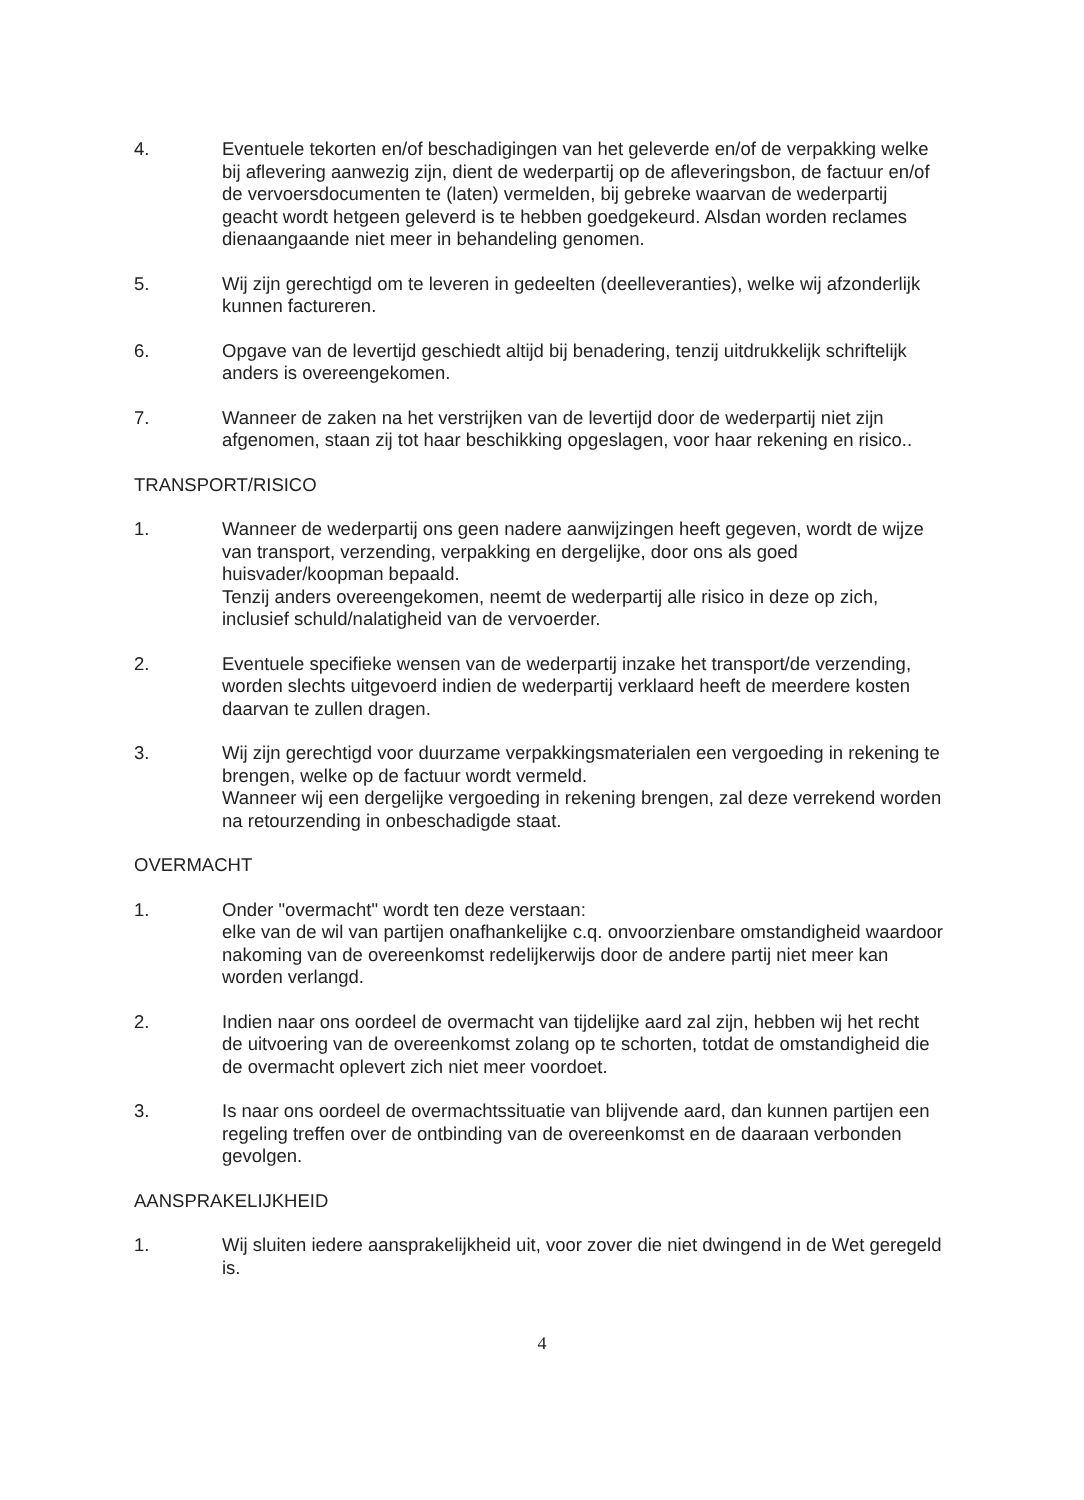4. Eventuele tekorten en/of beschadigingen van het geleverde en/of de verpakking welke bij aflevering aanwezig zijn, dient de wederpartij op de afleveringsbon, de factuur en/of de vervoersdocumenten te (laten) vermelden, bij gebreke waarvan de wederpartij geacht wordt hetgeen geleverd is te hebben goedgekeurd. Alsdan worden reclames dienaangaande niet meer in behandeling genomen.
5. Wij zijn gerechtigd om te leveren in gedeelten (deelleveranties), welke wij afzonderlijk kunnen factureren.
6. Opgave van de levertijd geschiedt altijd bij benadering, tenzij uitdrukkelijk schriftelijk anders is overeengekomen.
7. Wanneer de zaken na het verstrijken van de levertijd door de wederpartij niet zijn afgenomen, staan zij tot haar beschikking opgeslagen, voor haar rekening en risico..
TRANSPORT/RISICO
1. Wanneer de wederpartij ons geen nadere aanwijzingen heeft gegeven, wordt de wijze van transport, verzending, verpakking en dergelijke, door ons als goed huisvader/koopman bepaald.
Tenzij anders overeengekomen, neemt de wederpartij alle risico in deze op zich, inclusief schuld/nalatigheid van de vervoerder.
2. Eventuele specifieke wensen van de wederpartij inzake het transport/de verzending, worden slechts uitgevoerd indien de wederpartij verklaard heeft de meerdere kosten daarvan te zullen dragen.
3. Wij zijn gerechtigd voor duurzame verpakkingsmaterialen een vergoeding in rekening te brengen, welke op de factuur wordt vermeld.
Wanneer wij een dergelijke vergoeding in rekening brengen, zal deze verrekend worden na retourzending in onbeschadigde staat.
OVERMACHT
1. Onder "overmacht" wordt ten deze verstaan:
elke van de wil van partijen onafhankelijke c.q. onvoorzienbare omstandigheid waardoor nakoming van de overeenkomst redelijkerwijs door de andere partij niet meer kan worden verlangd.
2. Indien naar ons oordeel de overmacht van tijdelijke aard zal zijn, hebben wij het recht de uitvoering van de overeenkomst zolang op te schorten, totdat de omstandigheid die de overmacht oplevert zich niet meer voordoet.
3. Is naar ons oordeel de overmachtssituatie van blijvende aard, dan kunnen partijen een regeling treffen over de ontbinding van de overeenkomst en de daaraan verbonden gevolgen.
AANSPRAKELIJKHEID
1. Wij sluiten iedere aansprakelijkheid uit, voor zover die niet dwingend in de Wet geregeld is.
4